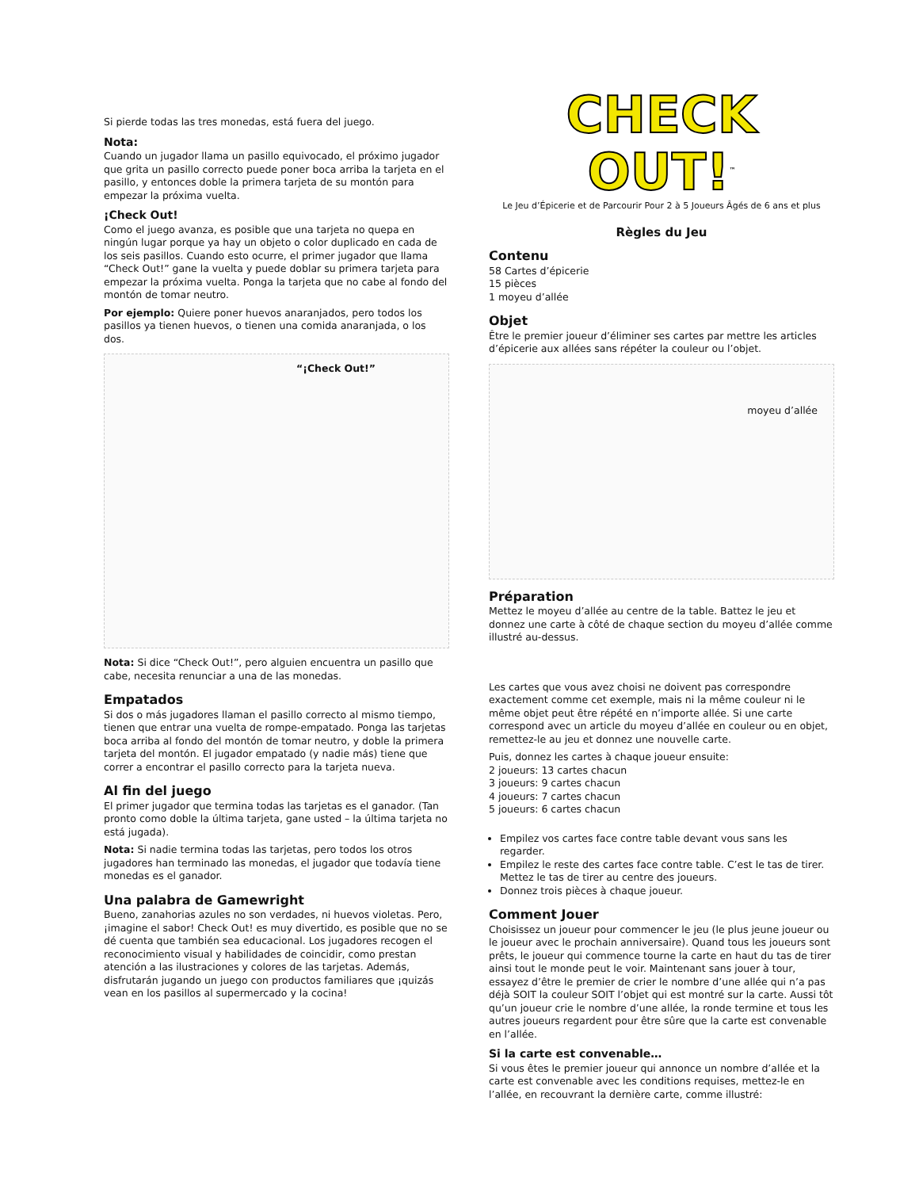Si pierde todas las tres monedas, está fuera del juego.
Nota:
Cuando un jugador llama un pasillo equivocado, el próximo jugador que grita un pasillo correcto puede poner boca arriba la tarjeta en el pasillo, y entonces doble la primera tarjeta de su montón para empezar la próxima vuelta.
¡Check Out!
Como el juego avanza, es posible que una tarjeta no quepa en ningún lugar porque ya hay un objeto o color duplicado en cada de los seis pasillos. Cuando esto ocurre, el primer jugador que llama “Check Out!” gane la vuelta y puede doblar su primera tarjeta para empezar la próxima vuelta. Ponga la tarjeta que no cabe al fondo del montón de tomar neutro.
Por ejemplo: Quiere poner huevos anaranjados, pero todos los pasillos ya tienen huevos, o tienen una comida anaranjada, o los dos.
“¡Check Out!”
Nota: Si dice “Check Out!”, pero alguien encuentra un pasillo que cabe, necesita renunciar a una de las monedas.
Empatados
Si dos o más jugadores llaman el pasillo correcto al mismo tiempo, tienen que entrar una vuelta de rompe-empatado. Ponga las tarjetas boca arriba al fondo del montón de tomar neutro, y doble la primera tarjeta del montón. El jugador empatado (y nadie más) tiene que correr a encontrar el pasillo correcto para la tarjeta nueva.
Al fin del juego
El primer jugador que termina todas las tarjetas es el ganador. (Tan pronto como doble la última tarjeta, gane usted – la última tarjeta no está jugada).
Nota: Si nadie termina todas las tarjetas, pero todos los otros jugadores han terminado las monedas, el jugador que todavía tiene monedas es el ganador.
Una palabra de Gamewright
Bueno, zanahorias azules no son verdades, ni huevos violetas. Pero, ¡imagine el sabor! Check Out! es muy divertido, es posible que no se dé cuenta que también sea educacional. Los jugadores recogen el reconocimiento visual y habilidades de coincidir, como prestan atención a las ilustraciones y colores de las tarjetas. Además, disfrutarán jugando un juego con productos familiares que ¡quizás vean en los pasillos al supermercado y la cocina!
CHECK OUT!<sup>™</sup>
Le Jeu d’Épicerie et de Parcourir Pour 2 à 5 Joueurs Âgés de 6 ans et plus
Règles du Jeu
Contenu
58 Cartes d’épicerie
15 pièces
1 moyeu d’allée
Objet
Être le premier joueur d’éliminer ses cartes par mettre les articles d’épicerie aux allées sans répéter la couleur ou l’objet.
moyeu d’allée
Préparation
Mettez le moyeu d’allée au centre de la table. Battez le jeu et donnez une carte à côté de chaque section du moyeu d’allée comme illustré au-dessus.
Les cartes que vous avez choisi ne doivent pas correspondre exactement comme cet exemple, mais ni la même couleur ni le même objet peut être répété en n’importe allée. Si une carte correspond avec un article du moyeu d’allée en couleur ou en objet, remettez-le au jeu et donnez une nouvelle carte.
Puis, donnez les cartes à chaque joueur ensuite:
2 joueurs: 13 cartes chacun
3 joueurs: 9 cartes chacun
4 joueurs: 7 cartes chacun
5 joueurs: 6 cartes chacun
Empilez vos cartes face contre table devant vous sans les regarder.
Empilez le reste des cartes face contre table. C’est le tas de tirer. Mettez le tas de tirer au centre des joueurs.
Donnez trois pièces à chaque joueur.
Comment Jouer
Choisissez un joueur pour commencer le jeu (le plus jeune joueur ou le joueur avec le prochain anniversaire). Quand tous les joueurs sont prêts, le joueur qui commence tourne la carte en haut du tas de tirer ainsi tout le monde peut le voir. Maintenant sans jouer à tour, essayez d’être le premier de crier le nombre d’une allée qui n’a pas déjà SOIT la couleur SOIT l’objet qui est montré sur la carte. Aussi tôt qu’un joueur crie le nombre d’une allée, la ronde termine et tous les autres joueurs regardent pour être sûre que la carte est convenable en l’allée.
Si la carte est convenable…
Si vous êtes le premier joueur qui annonce un nombre d’allée et la carte est convenable avec les conditions requises, mettez-le en l’allée, en recouvrant la dernière carte, comme illustré: